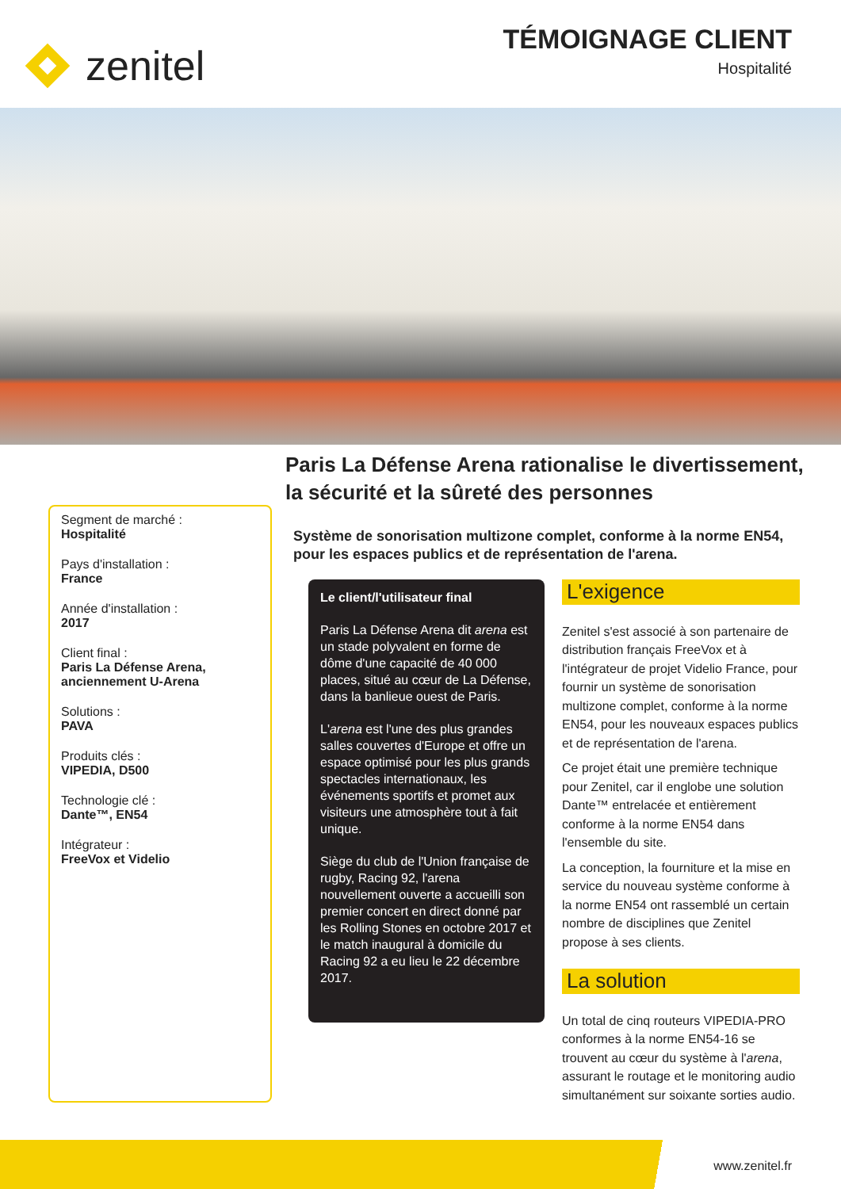zenitel
TÉMOIGNAGE CLIENT
Hospitalité
Paris La Défense Arena rationalise le divertissement,
la sécurité et la sûreté des personnes
Segment de marché :
Hospitalité
Pays d'installation :
France
Année d'installation :
2017
Client final :
Paris La Défense Arena, anciennement U-Arena
Solutions :
PAVA
Produits clés :
VIPEDIA, D500
Technologie clé :
Dante™, EN54
Intégrateur :
FreeVox et Videlio
Système de sonorisation multizone complet, conforme à la norme EN54, pour les espaces publics et de représentation de l'arena.
Le client/l'utilisateur final
Paris La Défense Arena dit arena est un stade polyvalent en forme de dôme d'une capacité de 40 000 places, situé au cœur de La Défense, dans la banlieue ouest de Paris.
L'arena est l'une des plus grandes salles couvertes d'Europe et offre un espace optimisé pour les plus grands spectacles internationaux, les événements sportifs et promet aux visiteurs une atmosphère tout à fait unique.
Siège du club de l'Union française de rugby, Racing 92, l'arena nouvellement ouverte a accueilli son premier concert en direct donné par les Rolling Stones en octobre 2017 et le match inaugural à domicile du Racing 92 a eu lieu le 22 décembre 2017.
L'exigence
Zenitel s'est associé à son partenaire de distribution français FreeVox et à l'intégrateur de projet Videlio France, pour fournir un système de sonorisation multizone complet, conforme à la norme EN54, pour les nouveaux espaces publics et de représentation de l'arena.
Ce projet était une première technique pour Zenitel, car il englobe une solution Dante™ entrelacée et entièrement conforme à la norme EN54 dans l'ensemble du site.
La conception, la fourniture et la mise en service du nouveau système conforme à la norme EN54 ont rassemblé un certain nombre de disciplines que Zenitel propose à ses clients.
La solution
Un total de cinq routeurs VIPEDIA-PRO conformes à la norme EN54-16 se trouvent au cœur du système à l'arena, assurant le routage et le monitoring audio simultanément sur soixante sorties audio.
www.zenitel.fr